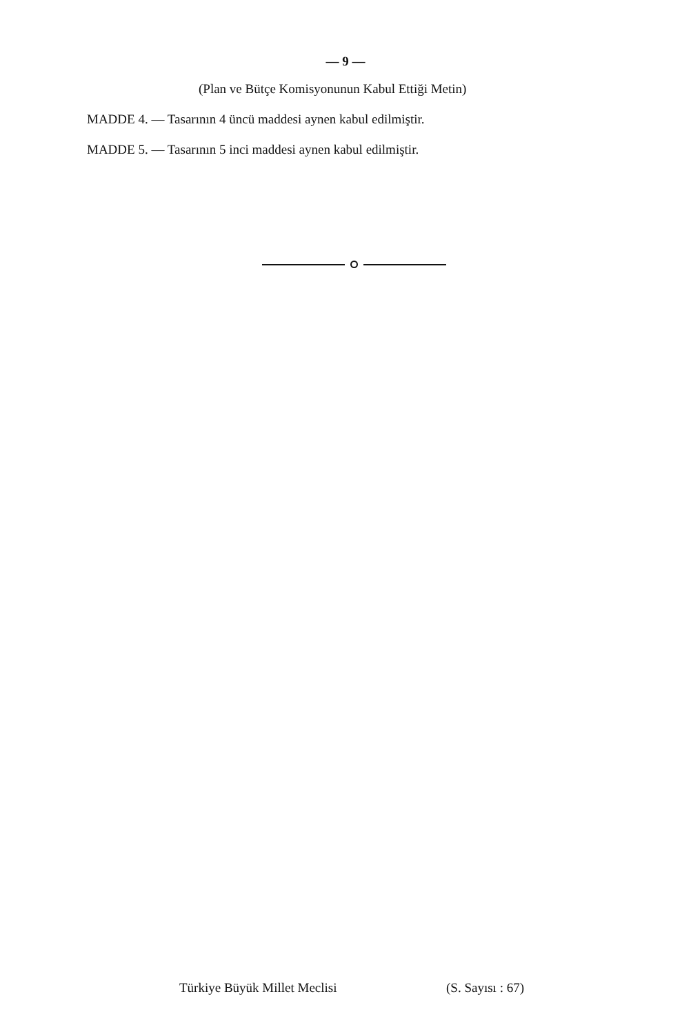— 9 —
(Plan ve Bütçe Komisyonunun Kabul Ettiği Metin)
MADDE 4. — Tasarının 4 üncü maddesi aynen kabul edilmiştir.
MADDE 5. — Tasarının 5 inci maddesi aynen kabul edilmiştir.
Türkiye Büyük Millet Meclisi (S. Sayısı : 67)